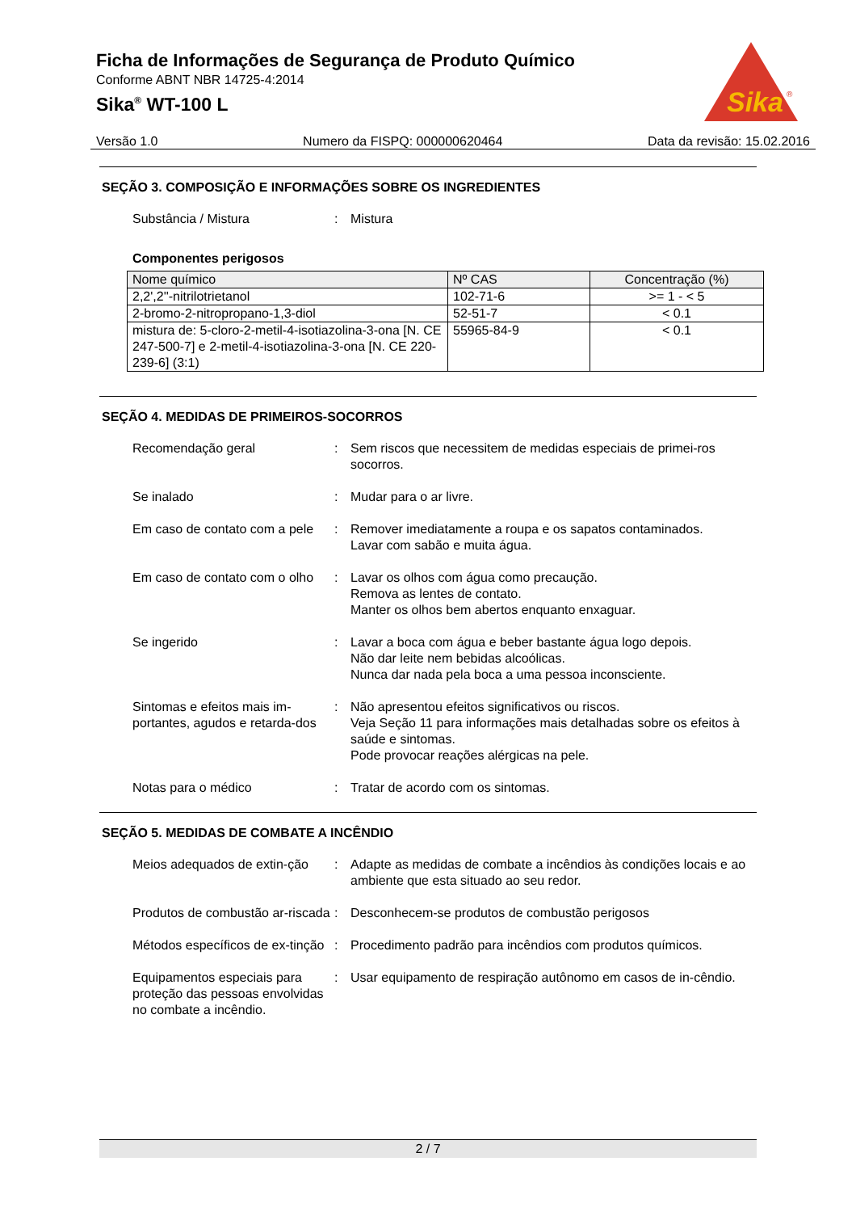Ficha de Informações de Segurança de Produto Químico
Conforme ABNT NBR 14725-4:2014
Sika<sup>®</sup> WT-100 L
Sika
®
Versão 1.0 Numero da FISPQ: 000000620464 Data da revisão: 15.02.2016
SEÇÃO 3. COMPOSIÇÃO E INFORMAÇÕES SOBRE OS INGREDIENTES
Substância / Mistura : Mistura
Componentes perigosos
| Nome químico | Nº CAS | Concentração (%) |
| --- | --- | --- |
| 2,2',2''-nitrilotrietanol | 102-71-6 | >= 1 - < 5 |
| 2-bromo-2-nitropropano-1,3-diol | 52-51-7 | < 0.1 |
| mistura de: 5-cloro-2-metil-4-isotiazolina-3-ona [N. CE 247-500-7] e 2-metil-4-isotiazolina-3-ona [N. CE 220-239-6] (3:1) | 55965-84-9 | < 0.1 |
SEÇÃO 4. MEDIDAS DE PRIMEIROS-SOCORROS
Recomendação geral : Sem riscos que necessitem de medidas especiais de primei-ros socorros.
Se inalado : Mudar para o ar livre.
Em caso de contato com a pele
: Remover imediatamente a roupa e os sapatos contaminados.
Lavar com sabão e muita água.
Em caso de contato com o olho
: Lavar os olhos com água como precaução.
Remova as lentes de contato.
Manter os olhos bem abertos enquanto enxaguar.
Se ingerido : Lavar a boca com água e beber bastante água logo depois.
Não dar leite nem bebidas alcoólicas.
Nunca dar nada pela boca a uma pessoa inconsciente.
Sintomas e efeitos mais im-portantes, agudos e retarda-dos
: Não apresentou efeitos significativos ou riscos.
Veja Seção 11 para informações mais detalhadas sobre os efeitos à saúde e sintomas.
Pode provocar reações alérgicas na pele.
Notas para o médico : Tratar de acordo com os sintomas.
SEÇÃO 5. MEDIDAS DE COMBATE A INCÊNDIO
Meios adequados de extin-ção
: Adapte as medidas de combate a incêndios às condições locais e ao ambiente que esta situado ao seu redor.
Produtos de combustão ar-riscada
: Desconhecem-se produtos de combustão perigosos
Métodos específicos de ex-tinção
: Procedimento padrão para incêndios com produtos químicos.
Equipamentos especiais para proteção das pessoas envolvidas no combate a incêndio.
: Usar equipamento de respiração autônomo em casos de in-cêndio.
2 / 7